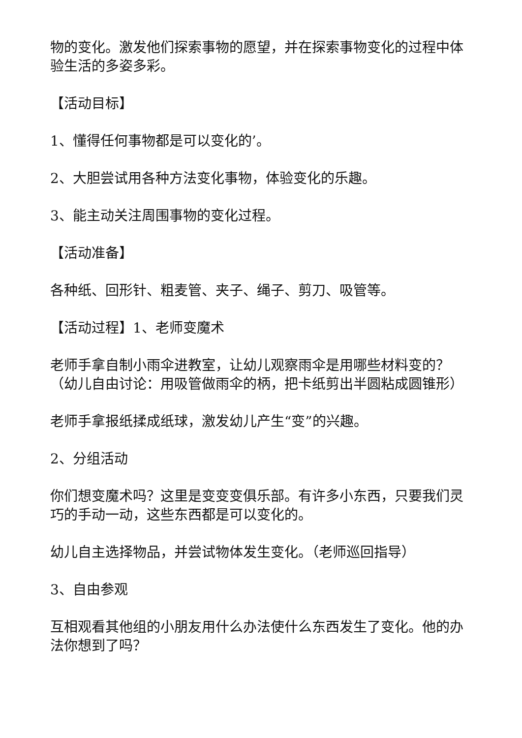物的变化。激发他们探索事物的愿望，并在探索事物变化的过程中体验生活的多姿多彩。
【活动目标】
1、懂得任何事物都是可以变化的’。
2、大胆尝试用各种方法变化事物，体验变化的乐趣。
3、能主动关注周围事物的变化过程。
【活动准备】
各种纸、回形针、粗麦管、夹子、绳子、剪刀、吸管等。
【活动过程】1、老师变魔术
老师手拿自制小雨伞进教室，让幼儿观察雨伞是用哪些材料变的？（幼儿自由讨论：用吸管做雨伞的柄，把卡纸剪出半圆粘成圆锥形）
老师手拿报纸揉成纸球，激发幼儿产生“变”的兴趣。
2、分组活动
你们想变魔术吗？这里是变变变俱乐部。有许多小东西，只要我们灵巧的手动一动，这些东西都是可以变化的。
幼儿自主选择物品，并尝试物体发生变化。（老师巡回指导）
3、自由参观
互相观看其他组的小朋友用什么办法使什么东西发生了变化。他的办法你想到了吗？